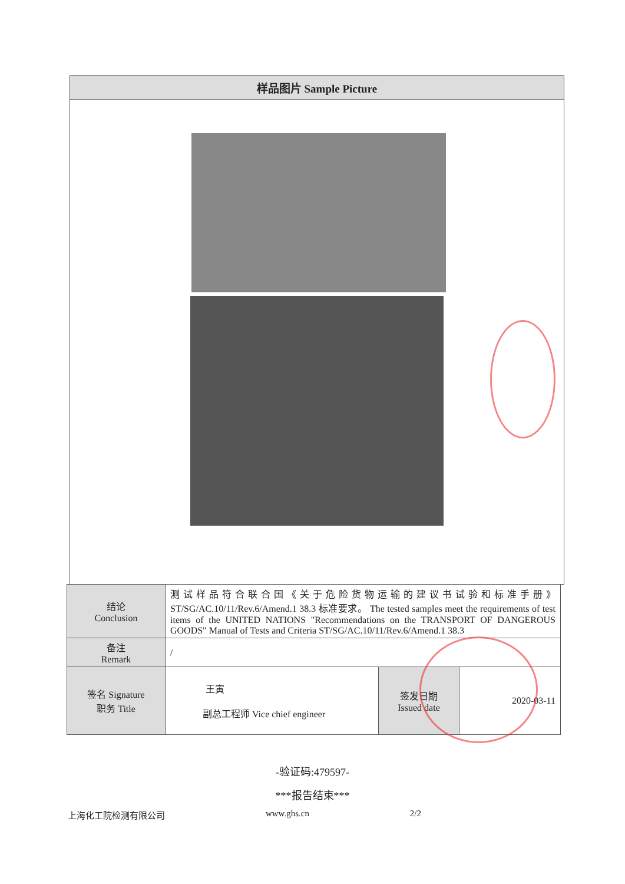样品图片 Sample Picture
| 结论 Conclusion | 测试样品符合联合国《关于危险货物运输的建议书试验和标准手册》ST/SG/AC.10/11/Rev.6/Amend.1 38.3 标准要求。 The tested samples meet the requirements of test items of the UNITED NATIONS "Recommendations on the TRANSPORT OF DANGEROUS GOODS" Manual of Tests and Criteria ST/SG/AC.10/11/Rev.6/Amend.1 38.3 | | |
| 备注 Remark | / | | |
| 签名 Signature 职务 Title | 王寅 副总工程师 Vice chief engineer | 签发日期 Issued date | 2020-03-11 |
-验证码:479597-
***报告结束***
上海化工院检测有限公司 www.ghs.cn 2/2